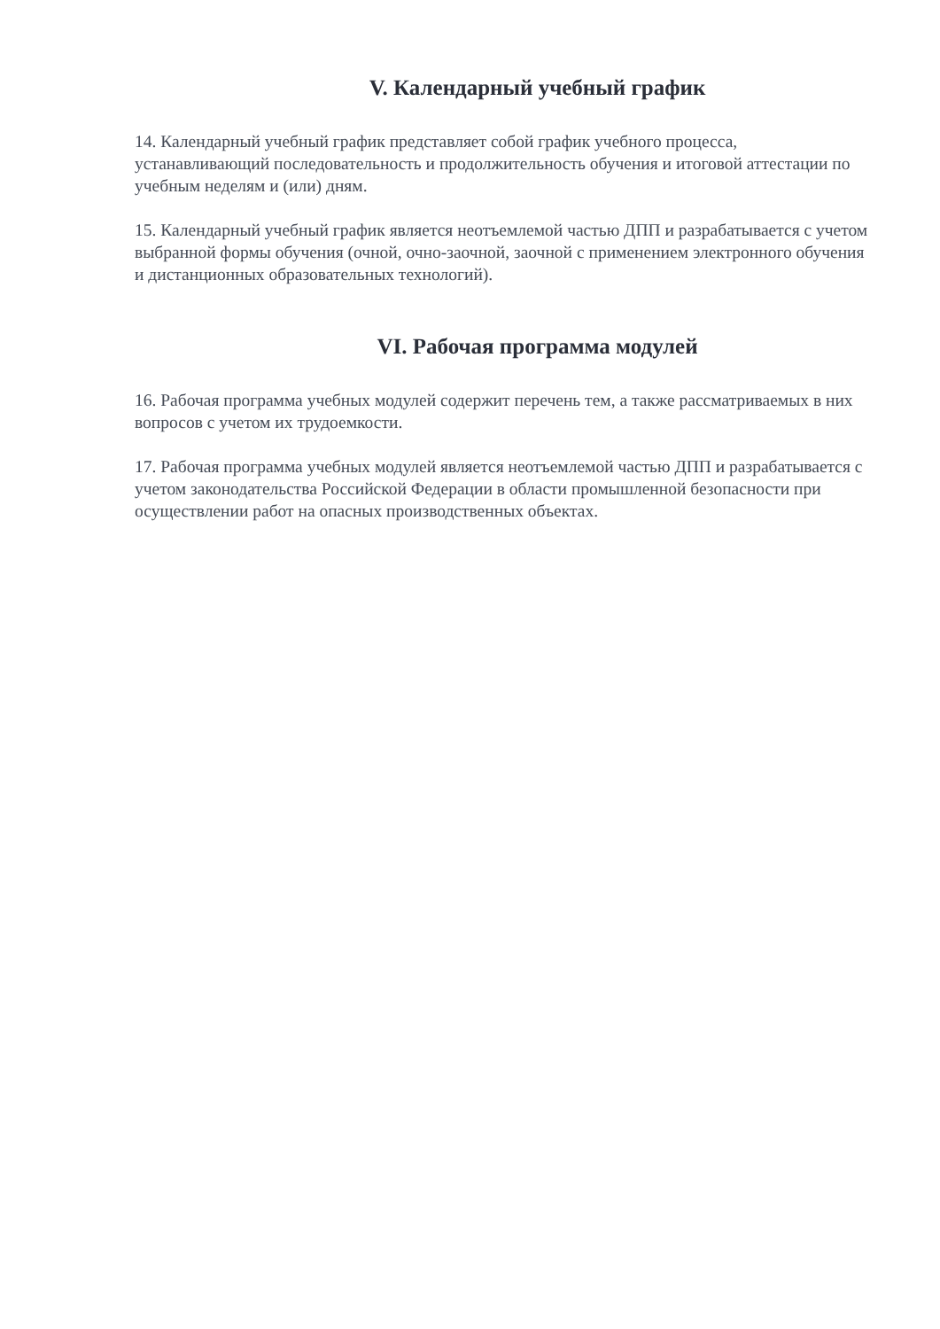V. Календарный учебный график
14. Календарный учебный график представляет собой график учебного процесса, устанавливающий последовательность и продолжительность обучения и итоговой аттестации по учебным неделям и (или) дням.
15. Календарный учебный график является неотъемлемой частью ДПП и разрабатывается с учетом выбранной формы обучения (очной, очно-заочной, заочной с применением электронного обучения и дистанционных образовательных технологий).
VI. Рабочая программа модулей
16. Рабочая программа учебных модулей содержит перечень тем, а также рассматриваемых в них вопросов с учетом их трудоемкости.
17. Рабочая программа учебных модулей является неотъемлемой частью ДПП и разрабатывается с учетом законодательства Российской Федерации в области промышленной безопасности при осуществлении работ на опасных производственных объектах.